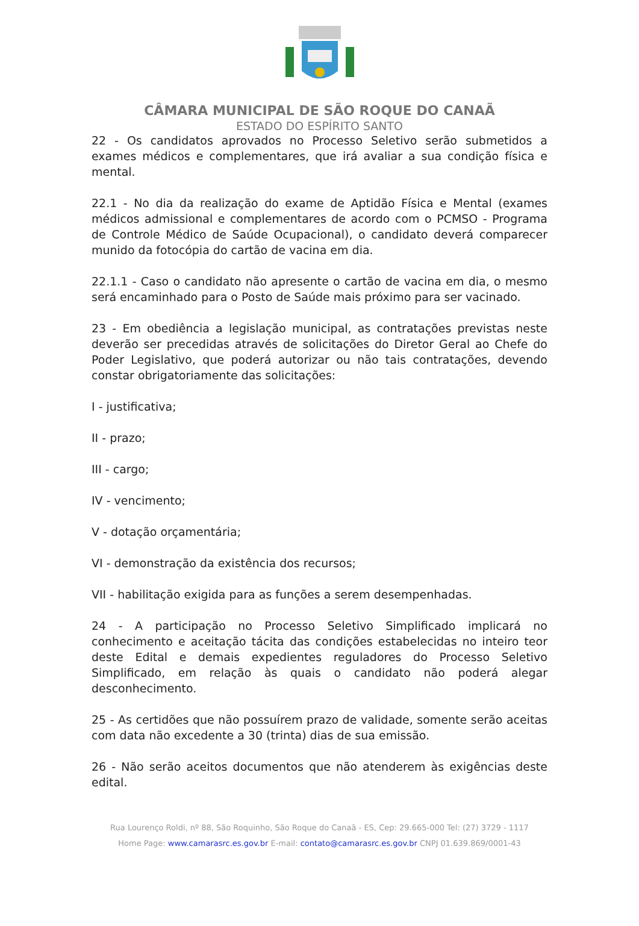CÂMARA MUNICIPAL DE SÃO ROQUE DO CANAÃ
ESTADO DO ESPÍRITO SANTO
22 - Os candidatos aprovados no Processo Seletivo serão submetidos a exames médicos e complementares, que irá avaliar a sua condição física e mental.
22.1 - No dia da realização do exame de Aptidão Física e Mental (exames médicos admissional e complementares de acordo com o PCMSO - Programa de Controle Médico de Saúde Ocupacional), o candidato deverá comparecer munido da fotocópia do cartão de vacina em dia.
22.1.1 - Caso o candidato não apresente o cartão de vacina em dia, o mesmo será encaminhado para o Posto de Saúde mais próximo para ser vacinado.
23 - Em obediência a legislação municipal, as contratações previstas neste deverão ser precedidas através de solicitações do Diretor Geral ao Chefe do Poder Legislativo, que poderá autorizar ou não tais contratações, devendo constar obrigatoriamente das solicitações:
I - justificativa;
II - prazo;
III - cargo;
IV - vencimento;
V - dotação orçamentária;
VI - demonstração da existência dos recursos;
VII - habilitação exigida para as funções a serem desempenhadas.
24 - A participação no Processo Seletivo Simplificado implicará no conhecimento e aceitação tácita das condições estabelecidas no inteiro teor deste Edital e demais expedientes reguladores do Processo Seletivo Simplificado, em relação às quais o candidato não poderá alegar desconhecimento.
25 - As certidões que não possuírem prazo de validade, somente serão aceitas com data não excedente a 30 (trinta) dias de sua emissão.
26 - Não serão aceitos documentos que não atenderem às exigências deste edital.
Rua Lourenço Roldi, nº 88, São Roquinho, São Roque do Canaã - ES, Cep: 29.665-000 Tel: (27) 3729 - 1117
Home Page: www.camarasrc.es.gov.br E-mail: contato@camarasrc.es.gov.br CNPJ 01.639.869/0001-43